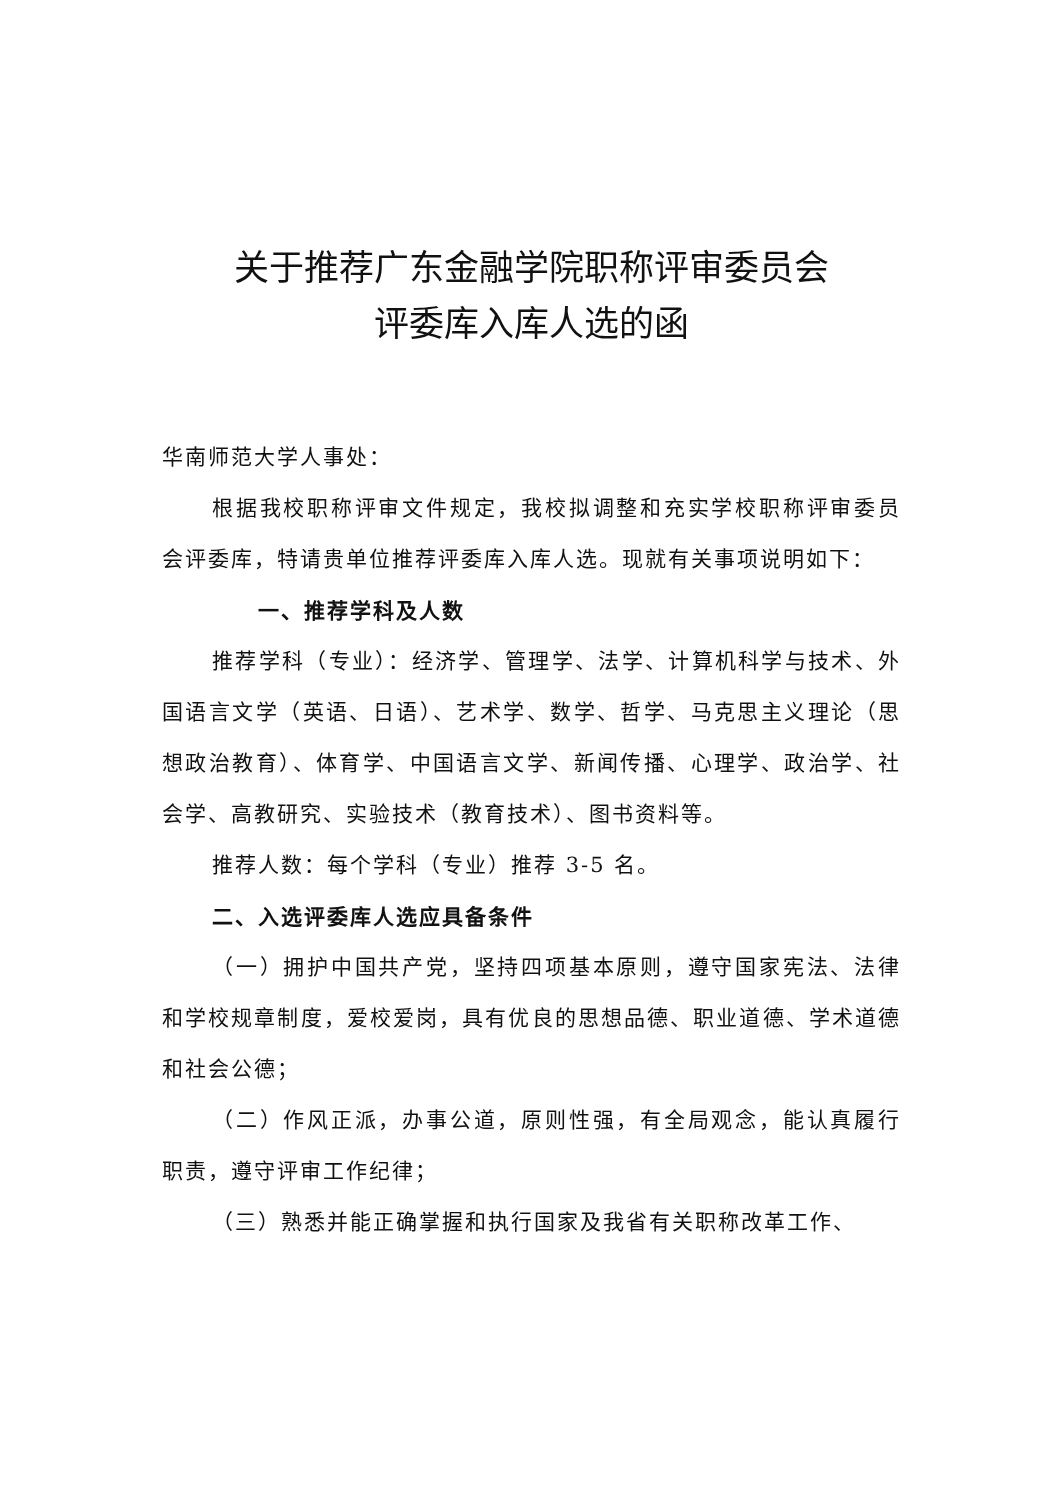关于推荐广东金融学院职称评审委员会
评委库入库人选的函
华南师范大学人事处：
根据我校职称评审文件规定，我校拟调整和充实学校职称评审委员会评委库，特请贵单位推荐评委库入库人选。现就有关事项说明如下：
一、推荐学科及人数
推荐学科（专业）：经济学、管理学、法学、计算机科学与技术、外国语言文学（英语、日语）、艺术学、数学、哲学、马克思主义理论（思想政治教育）、体育学、中国语言文学、新闻传播、心理学、政治学、社会学、高教研究、实验技术（教育技术）、图书资料等。
推荐人数：每个学科（专业）推荐 3-5 名。
二、入选评委库人选应具备条件
（一）拥护中国共产党，坚持四项基本原则，遵守国家宪法、法律和学校规章制度，爱校爱岗，具有优良的思想品德、职业道德、学术道德和社会公德；
（二）作风正派，办事公道，原则性强，有全局观念，能认真履行职责，遵守评审工作纪律；
（三）熟悉并能正确掌握和执行国家及我省有关职称改革工作、